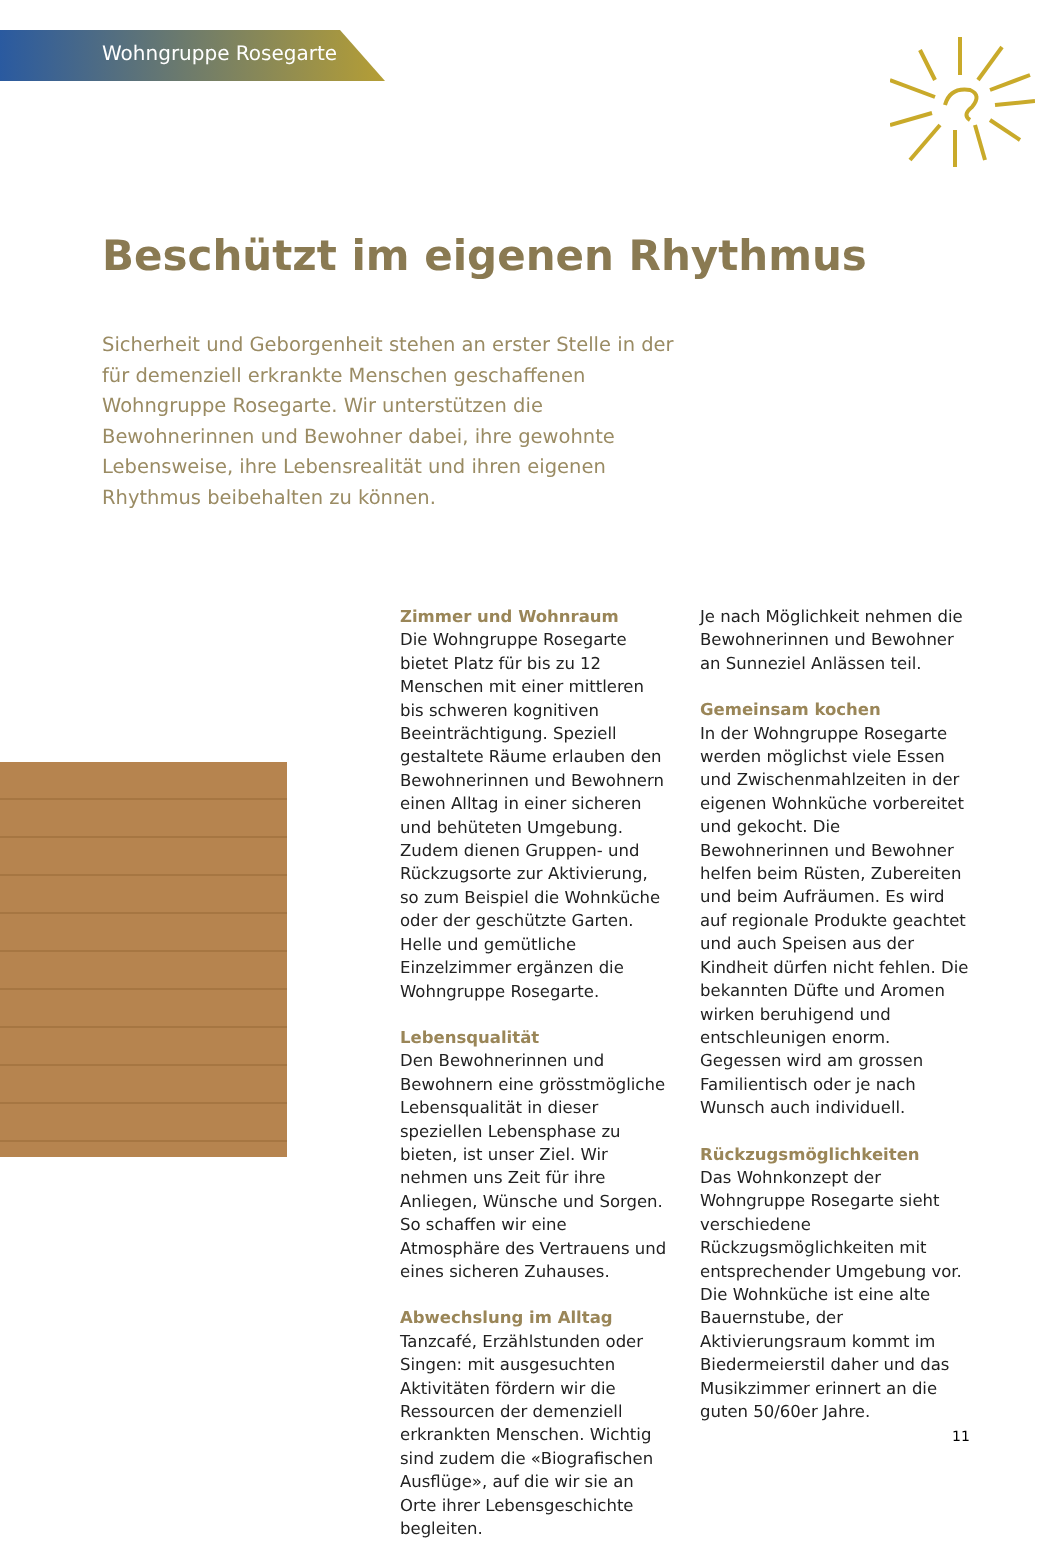Wohngruppe Rosegarte
Beschützt im eigenen Rhythmus
Sicherheit und Geborgenheit stehen an erster Stelle in der für demenziell erkrankte Menschen geschaffenen Wohngruppe Rosegarte. Wir unterstützen die Bewohnerinnen und Bewohner dabei, ihre gewohnte Lebensweise, ihre Lebensrealität und ihren eigenen Rhythmus beibehalten zu können.
Zimmer und Wohnraum
Die Wohngruppe Rosegarte bietet Platz für bis zu 12 Menschen mit einer mittleren bis schweren kognitiven Beeinträchtigung. Speziell gestaltete Räume erlauben den Bewohnerinnen und Bewohnern einen Alltag in einer sicheren und behüteten Umgebung. Zudem dienen Gruppen- und Rückzugsorte zur Aktivierung, so zum Beispiel die Wohnküche oder der geschützte Garten. Helle und gemütliche Einzelzimmer ergänzen die Wohngruppe Rosegarte.
Lebensqualität
Den Bewohnerinnen und Bewohnern eine grösstmögliche Lebensqualität in dieser speziellen Lebensphase zu bieten, ist unser Ziel. Wir nehmen uns Zeit für ihre Anliegen, Wünsche und Sorgen. So schaffen wir eine Atmosphäre des Vertrauens und eines sicheren Zuhauses.
Abwechslung im Alltag
Tanzcafé, Erzählstunden oder Singen: mit ausgesuchten Aktivitäten fördern wir die Ressourcen der demenziell erkrankten Menschen. Wichtig sind zudem die «Biografischen Ausflüge», auf die wir sie an Orte ihrer Lebensgeschichte begleiten.
Je nach Möglichkeit nehmen die Bewohnerinnen und Bewohner an Sunneziel Anlässen teil.
Gemeinsam kochen
In der Wohngruppe Rosegarte werden möglichst viele Essen und Zwischenmahlzeiten in der eigenen Wohnküche vorbereitet und gekocht. Die Bewohnerinnen und Bewohner helfen beim Rüsten, Zubereiten und beim Aufräumen. Es wird auf regionale Produkte geachtet und auch Speisen aus der Kindheit dürfen nicht fehlen. Die bekannten Düfte und Aromen wirken beruhigend und entschleunigen enorm. Gegessen wird am grossen Familientisch oder je nach Wunsch auch individuell.
Rückzugsmöglichkeiten
Das Wohnkonzept der Wohngruppe Rosegarte sieht verschiedene Rückzugsmöglichkeiten mit entsprechender Umgebung vor. Die Wohnküche ist eine alte Bauernstube, der Aktivierungsraum kommt im Biedermeierstil daher und das Musikzimmer erinnert an die guten 50/60er Jahre.
11